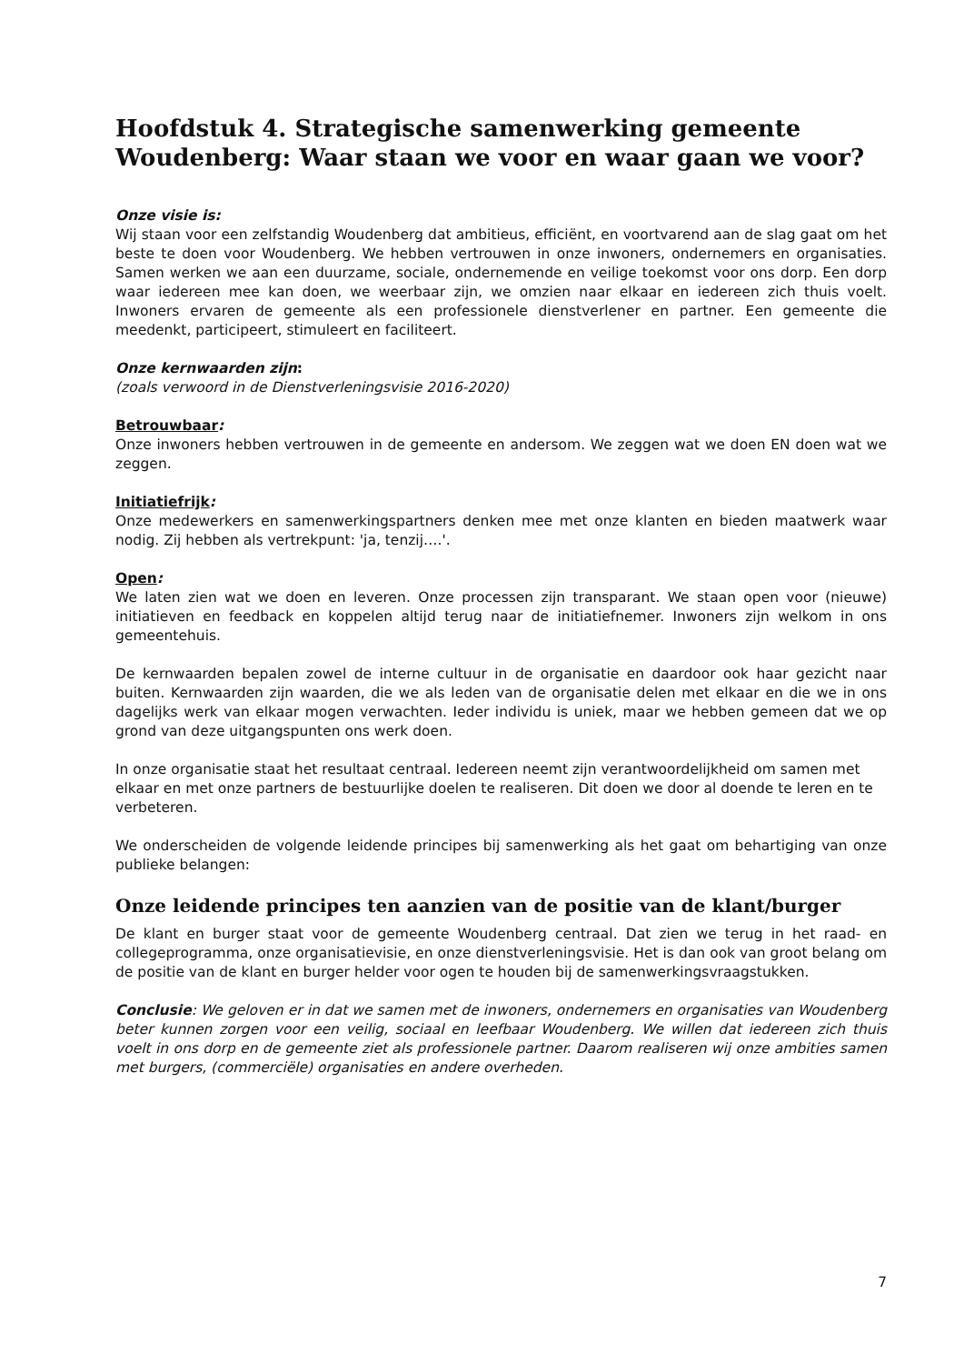Hoofdstuk 4. Strategische samenwerking gemeente Woudenberg: Waar staan we voor en waar gaan we voor?
Onze visie is:
Wij staan voor een zelfstandig Woudenberg dat ambitieus, efficiënt, en voortvarend aan de slag gaat om het beste te doen voor Woudenberg. We hebben vertrouwen in onze inwoners, ondernemers en organisaties. Samen werken we aan een duurzame, sociale, ondernemende en veilige toekomst voor ons dorp. Een dorp waar iedereen mee kan doen, we weerbaar zijn, we omzien naar elkaar en iedereen zich thuis voelt. Inwoners ervaren de gemeente als een professionele dienstverlener en partner. Een gemeente die meedenkt, participeert, stimuleert en faciliteert.
Onze kernwaarden zijn:
(zoals verwoord in de Dienstverleningsvisie 2016-2020)
Betrouwbaar:
Onze inwoners hebben vertrouwen in de gemeente en andersom. We zeggen wat we doen EN doen wat we zeggen.
Initiatiefrijk:
Onze medewerkers en samenwerkingspartners denken mee met onze klanten en bieden maatwerk waar nodig. Zij hebben als vertrekpunt: 'ja, tenzij….'.
Open:
We laten zien wat we doen en leveren. Onze processen zijn transparant. We staan open voor (nieuwe) initiatieven en feedback en koppelen altijd terug naar de initiatiefnemer. Inwoners zijn welkom in ons gemeentehuis.
De kernwaarden bepalen zowel de interne cultuur in de organisatie en daardoor ook haar gezicht naar buiten. Kernwaarden zijn waarden, die we als leden van de organisatie delen met elkaar en die we in ons dagelijks werk van elkaar mogen verwachten. Ieder individu is uniek, maar we hebben gemeen dat we op grond van deze uitgangspunten ons werk doen.
In onze organisatie staat het resultaat centraal. Iedereen neemt zijn verantwoordelijkheid om samen met elkaar en met onze partners de bestuurlijke doelen te realiseren. Dit doen we door al doende te leren en te verbeteren.
We onderscheiden de volgende leidende principes bij samenwerking als het gaat om behartiging van onze publieke belangen:
Onze leidende principes ten aanzien van de positie van de klant/burger
De klant en burger staat voor de gemeente Woudenberg centraal. Dat zien we terug in het raad- en collegeprogramma, onze organisatievisie, en onze dienstverleningsvisie. Het is dan ook van groot belang om de positie van de klant en burger helder voor ogen te houden bij de samenwerkingsvraagstukken.
Conclusie: We geloven er in dat we samen met de inwoners, ondernemers en organisaties van Woudenberg beter kunnen zorgen voor een veilig, sociaal en leefbaar Woudenberg. We willen dat iedereen zich thuis voelt in ons dorp en de gemeente ziet als professionele partner. Daarom realiseren wij onze ambities samen met burgers, (commerciële) organisaties en andere overheden.
7